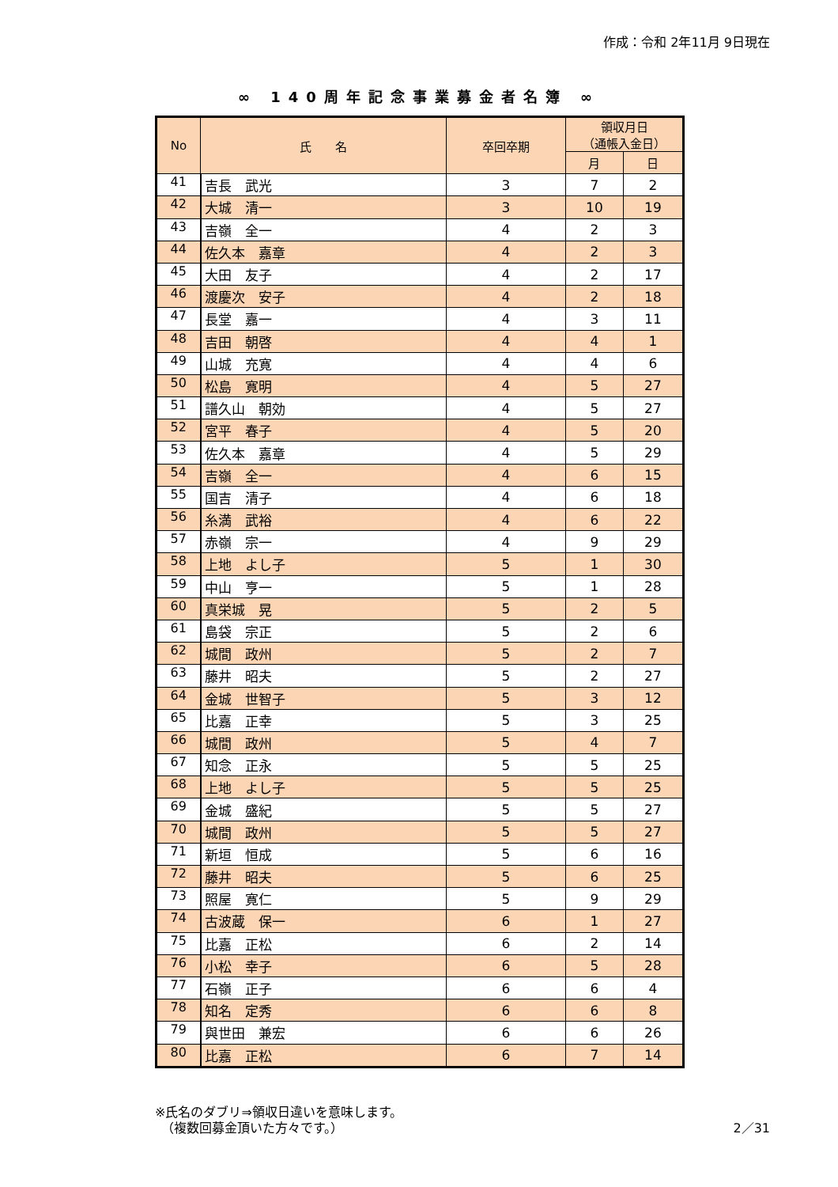作成：令和 2年11月 9日現在
∞ 140周年記念事業募金者名簿 ∞
| No | 氏 名 | 卒回卒期 | 領収月日 （通帳入金日） | |
| --- | --- | --- | --- | --- |
| | | | 月 | 日 |
| 41 | 吉長 武光 | 3 | 7 | 2 |
| 42 | 大城 清一 | 3 | 10 | 19 |
| 43 | 吉嶺 全一 | 4 | 2 | 3 |
| 44 | 佐久本 嘉章 | 4 | 2 | 3 |
| 45 | 大田 友子 | 4 | 2 | 17 |
| 46 | 渡慶次 安子 | 4 | 2 | 18 |
| 47 | 長堂 嘉一 | 4 | 3 | 11 |
| 48 | 吉田 朝啓 | 4 | 4 | 1 |
| 49 | 山城 充寛 | 4 | 4 | 6 |
| 50 | 松島 寛明 | 4 | 5 | 27 |
| 51 | 譜久山 朝効 | 4 | 5 | 27 |
| 52 | 宮平 春子 | 4 | 5 | 20 |
| 53 | 佐久本 嘉章 | 4 | 5 | 29 |
| 54 | 吉嶺 全一 | 4 | 6 | 15 |
| 55 | 国吉 清子 | 4 | 6 | 18 |
| 56 | 糸満 武裕 | 4 | 6 | 22 |
| 57 | 赤嶺 宗一 | 4 | 9 | 29 |
| 58 | 上地 よし子 | 5 | 1 | 30 |
| 59 | 中山 亨一 | 5 | 1 | 28 |
| 60 | 真栄城 晃 | 5 | 2 | 5 |
| 61 | 島袋 宗正 | 5 | 2 | 6 |
| 62 | 城間 政州 | 5 | 2 | 7 |
| 63 | 藤井 昭夫 | 5 | 2 | 27 |
| 64 | 金城 世智子 | 5 | 3 | 12 |
| 65 | 比嘉 正幸 | 5 | 3 | 25 |
| 66 | 城間 政州 | 5 | 4 | 7 |
| 67 | 知念 正永 | 5 | 5 | 25 |
| 68 | 上地 よし子 | 5 | 5 | 25 |
| 69 | 金城 盛紀 | 5 | 5 | 27 |
| 70 | 城間 政州 | 5 | 5 | 27 |
| 71 | 新垣 恒成 | 5 | 6 | 16 |
| 72 | 藤井 昭夫 | 5 | 6 | 25 |
| 73 | 照屋 寛仁 | 5 | 9 | 29 |
| 74 | 古波蔵 保一 | 6 | 1 | 27 |
| 75 | 比嘉 正松 | 6 | 2 | 14 |
| 76 | 小松 幸子 | 6 | 5 | 28 |
| 77 | 石嶺 正子 | 6 | 6 | 4 |
| 78 | 知名 定秀 | 6 | 6 | 8 |
| 79 | 與世田 兼宏 | 6 | 6 | 26 |
| 80 | 比嘉 正松 | 6 | 7 | 14 |
※氏名のダブリ⇒領収日違いを意味します。
　（複数回募金頂いた方々です。）
2／31